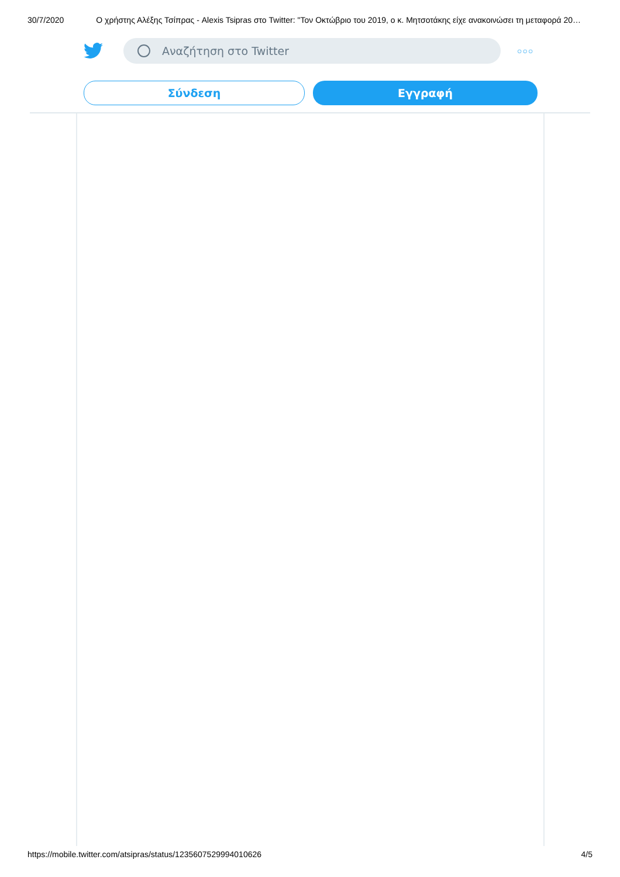30/7/2020 Ο χρήστης Αλέξης Τσίπρας - Alexis Tsipras στο Twitter: "Τον Οκτώβριο του 2019, ο κ. Μητσοτάκης είχε ανακοινώσει τη μεταφορά 20…
Αναζήτηση στο Twitter
○○○
Σύνδεση
Εγγραφή
https://mobile.twitter.com/atsipras/status/1235607529994010626 4/5